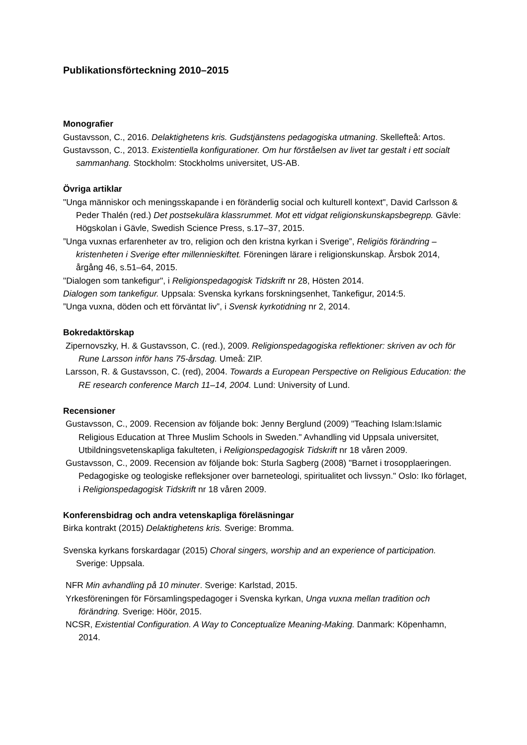Publikationsförteckning 2010–2015
Monografier
Gustavsson, C., 2016. Delaktighetens kris. Gudstjänstens pedagogiska utmaning. Skellefteå: Artos.
Gustavsson, C., 2013. Existentiella konfigurationer. Om hur förståelsen av livet tar gestalt i ett socialt sammanhang. Stockholm: Stockholms universitet, US-AB.
Övriga artiklar
"Unga människor och meningsskapande i en föränderlig social och kulturell kontext", David Carlsson & Peder Thalén (red.) Det postsekulära klassrummet. Mot ett vidgat religionskunskapsbegrepp. Gävle: Högskolan i Gävle, Swedish Science Press, s.17–37, 2015.
”Unga vuxnas erfarenheter av tro, religion och den kristna kyrkan i Sverige”, Religiös förändring – kristenheten i Sverige efter millennieskiftet. Föreningen lärare i religionskunskap. Årsbok 2014, årgång 46, s.51–64, 2015.
"Dialogen som tankefigur", i Religionspedagogisk Tidskrift nr 28, Hösten 2014.
Dialogen som tankefigur. Uppsala: Svenska kyrkans forskningsenhet, Tankefigur, 2014:5.
”Unga vuxna, döden och ett förväntat liv”, i Svensk kyrkotidning nr 2, 2014.
Bokredaktörskap
Zipernovszky, H. & Gustavsson, C. (red.), 2009. Religionspedagogiska reflektioner: skriven av och för Rune Larsson inför hans 75-årsdag. Umeå: ZIP.
Larsson, R. & Gustavsson, C. (red), 2004. Towards a European Perspective on Religious Education: the RE research conference March 11–14, 2004. Lund: University of Lund.
Recensioner
Gustavsson, C., 2009. Recension av följande bok: Jenny Berglund (2009) "Teaching Islam:Islamic Religious Education at Three Muslim Schools in Sweden." Avhandling vid Uppsala universitet, Utbildningsvetenskapliga fakulteten, i Religionspedagogisk Tidskrift nr 18 våren 2009.
Gustavsson, C., 2009. Recension av följande bok: Sturla Sagberg (2008) "Barnet i trosopplaeringen. Pedagogiske og teologiske refleksjoner over barneteologi, spiritualitet och livssyn." Oslo: Iko förlaget, i Religionspedagogisk Tidskrift nr 18 våren 2009.
Konferensbidrag och andra vetenskapliga föreläsningar
Birka kontrakt (2015) Delaktighetens kris. Sverige: Bromma.
Svenska kyrkans forskardagar (2015) Choral singers, worship and an experience of participation. Sverige: Uppsala.
NFR Min avhandling på 10 minuter. Sverige: Karlstad, 2015.
Yrkesföreningen för Församlingspedagoger i Svenska kyrkan, Unga vuxna mellan tradition och förändring. Sverige: Höör, 2015.
NCSR, Existential Configuration. A Way to Conceptualize Meaning-Making. Danmark: Köpenhamn, 2014.